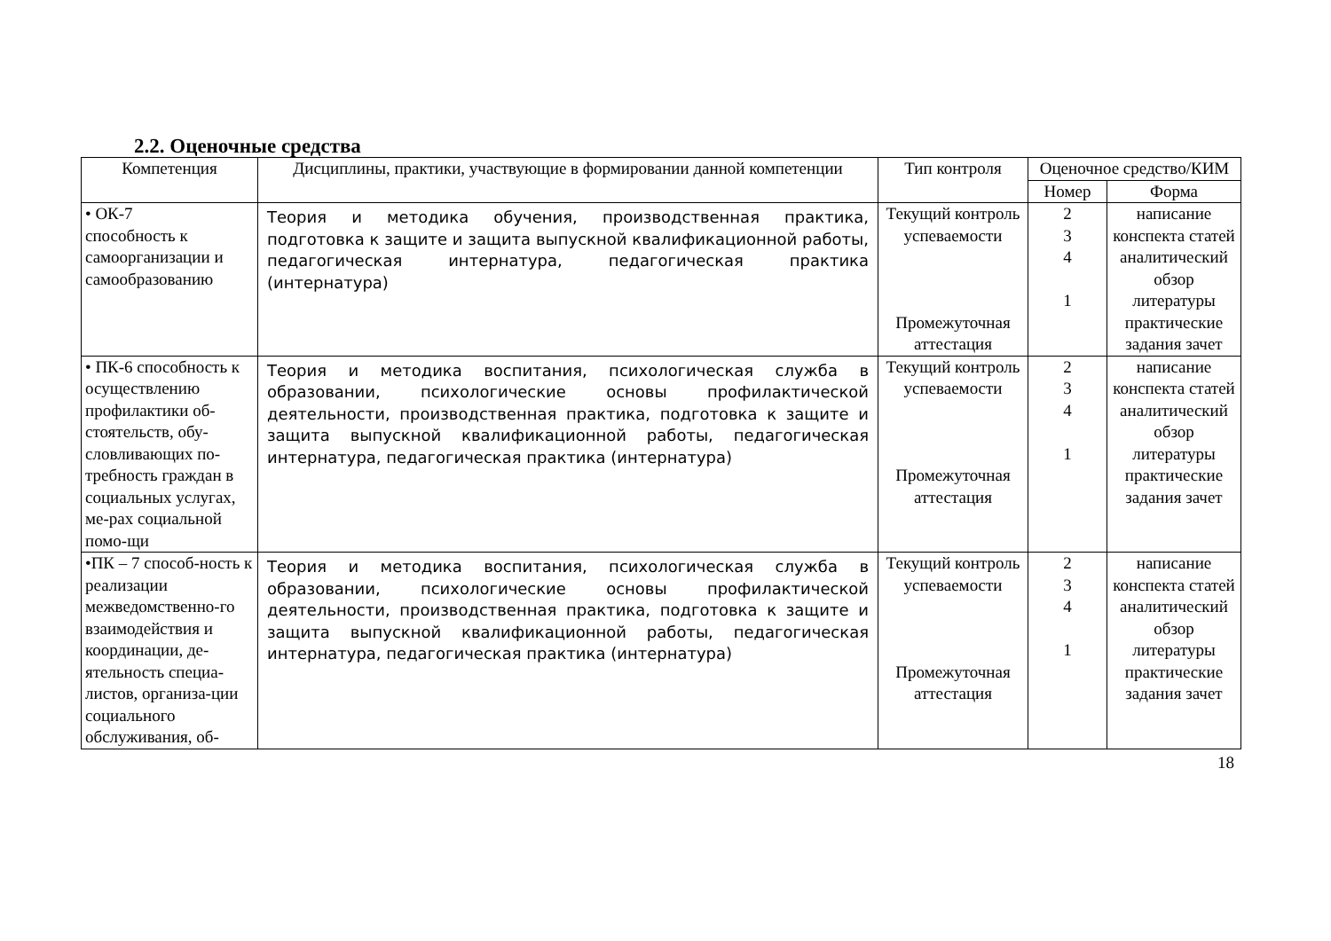2.2. Оценочные средства
| Компетенция | Дисциплины, практики, участвующие в формировании данной компетенции | Тип контроля | Оценочное средство/КИМ | |
| --- | --- | --- | --- | --- |
| | | | Номер | Форма |
| • ОК-7 способность к самоорганизации и самообразованию | Теория и методика обучения, производственная практика, подготовка к защите и защита выпускной квалификационной работы, педагогическая интернатура, педагогическая практика (интернатура) | Текущий контроль успеваемости Промежуточная аттестация | 2 3 4 1 | написание конспекта статей аналитический обзор литературы практические задания зачет |
| • ПК-6 способность к осуществлению профилактики об-стоятельств, обу-словливающих по-требность граждан в социальных услугах, ме-рах социальной помо-щи | Теория и методика воспитания, психологическая служба в образовании, психологические основы профилактической деятельности, производственная практика, подготовка к защите и защита выпускной квалификационной работы, педагогическая интернатура, педагогическая практика (интернатура) | Текущий контроль успеваемости Промежуточная аттестация | 2 3 4 1 | написание конспекта статей аналитический обзор литературы практические задания зачет |
| •ПК – 7 способ-ность к реализации межведомственно-го взаимодействия и координации, де-ятельность специа-листов, организа-ции социального обслуживания, об- | Теория и методика воспитания, психологическая служба в образовании, психологические основы профилактической деятельности, производственная практика, подготовка к защите и защита выпускной квалификационной работы, педагогическая интернатура, педагогическая практика (интернатура) | Текущий контроль успеваемости Промежуточная аттестация | 2 3 4 1 | написание конспекта статей аналитический обзор литературы практические задания зачет |
18